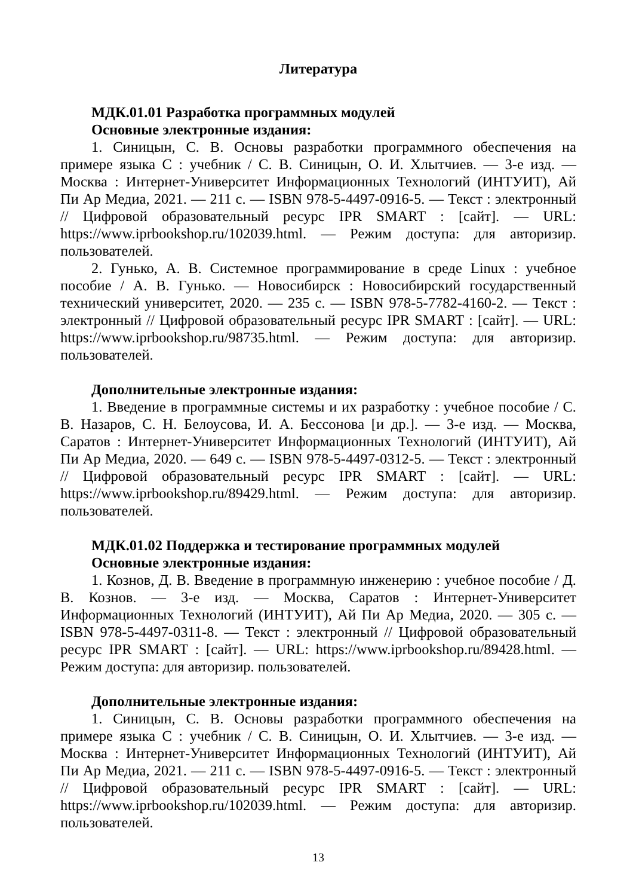Литература
МДК.01.01 Разработка программных модулей
Основные электронные издания:
1. Синицын, С. В. Основы разработки программного обеспечения на примере языка С : учебник / С. В. Синицын, О. И. Хлытчиев. — 3-е изд. — Москва : Интернет-Университет Информационных Технологий (ИНТУИТ), Ай Пи Ар Медиа, 2021. — 211 c. — ISBN 978-5-4497-0916-5. — Текст : электронный // Цифровой образовательный ресурс IPR SMART : [сайт]. — URL: https://www.iprbookshop.ru/102039.html. — Режим доступа: для авторизир. пользователей.
2. Гунько, А. В. Системное программирование в среде Linux : учебное пособие / А. В. Гунько. — Новосибирск : Новосибирский государственный технический университет, 2020. — 235 c. — ISBN 978-5-7782-4160-2. — Текст : электронный // Цифровой образовательный ресурс IPR SMART : [сайт]. — URL: https://www.iprbookshop.ru/98735.html. — Режим доступа: для авторизир. пользователей.
Дополнительные электронные издания:
1. Введение в программные системы и их разработку : учебное пособие / С. В. Назаров, С. Н. Белоусова, И. А. Бессонова [и др.]. — 3-е изд. — Москва, Саратов : Интернет-Университет Информационных Технологий (ИНТУИТ), Ай Пи Ар Медиа, 2020. — 649 c. — ISBN 978-5-4497-0312-5. — Текст : электронный // Цифровой образовательный ресурс IPR SMART : [сайт]. — URL: https://www.iprbookshop.ru/89429.html. — Режим доступа: для авторизир. пользователей.
МДК.01.02 Поддержка и тестирование программных модулей
Основные электронные издания:
1. Кознов, Д. В. Введение в программную инженерию : учебное пособие / Д. В. Кознов. — 3-е изд. — Москва, Саратов : Интернет-Университет Информационных Технологий (ИНТУИТ), Ай Пи Ар Медиа, 2020. — 305 c. — ISBN 978-5-4497-0311-8. — Текст : электронный // Цифровой образовательный ресурс IPR SMART : [сайт]. — URL: https://www.iprbookshop.ru/89428.html. — Режим доступа: для авторизир. пользователей.
Дополнительные электронные издания:
1. Синицын, С. В. Основы разработки программного обеспечения на примере языка С : учебник / С. В. Синицын, О. И. Хлытчиев. — 3-е изд. — Москва : Интернет-Университет Информационных Технологий (ИНТУИТ), Ай Пи Ар Медиа, 2021. — 211 c. — ISBN 978-5-4497-0916-5. — Текст : электронный // Цифровой образовательный ресурс IPR SMART : [сайт]. — URL: https://www.iprbookshop.ru/102039.html. — Режим доступа: для авторизир. пользователей.
13